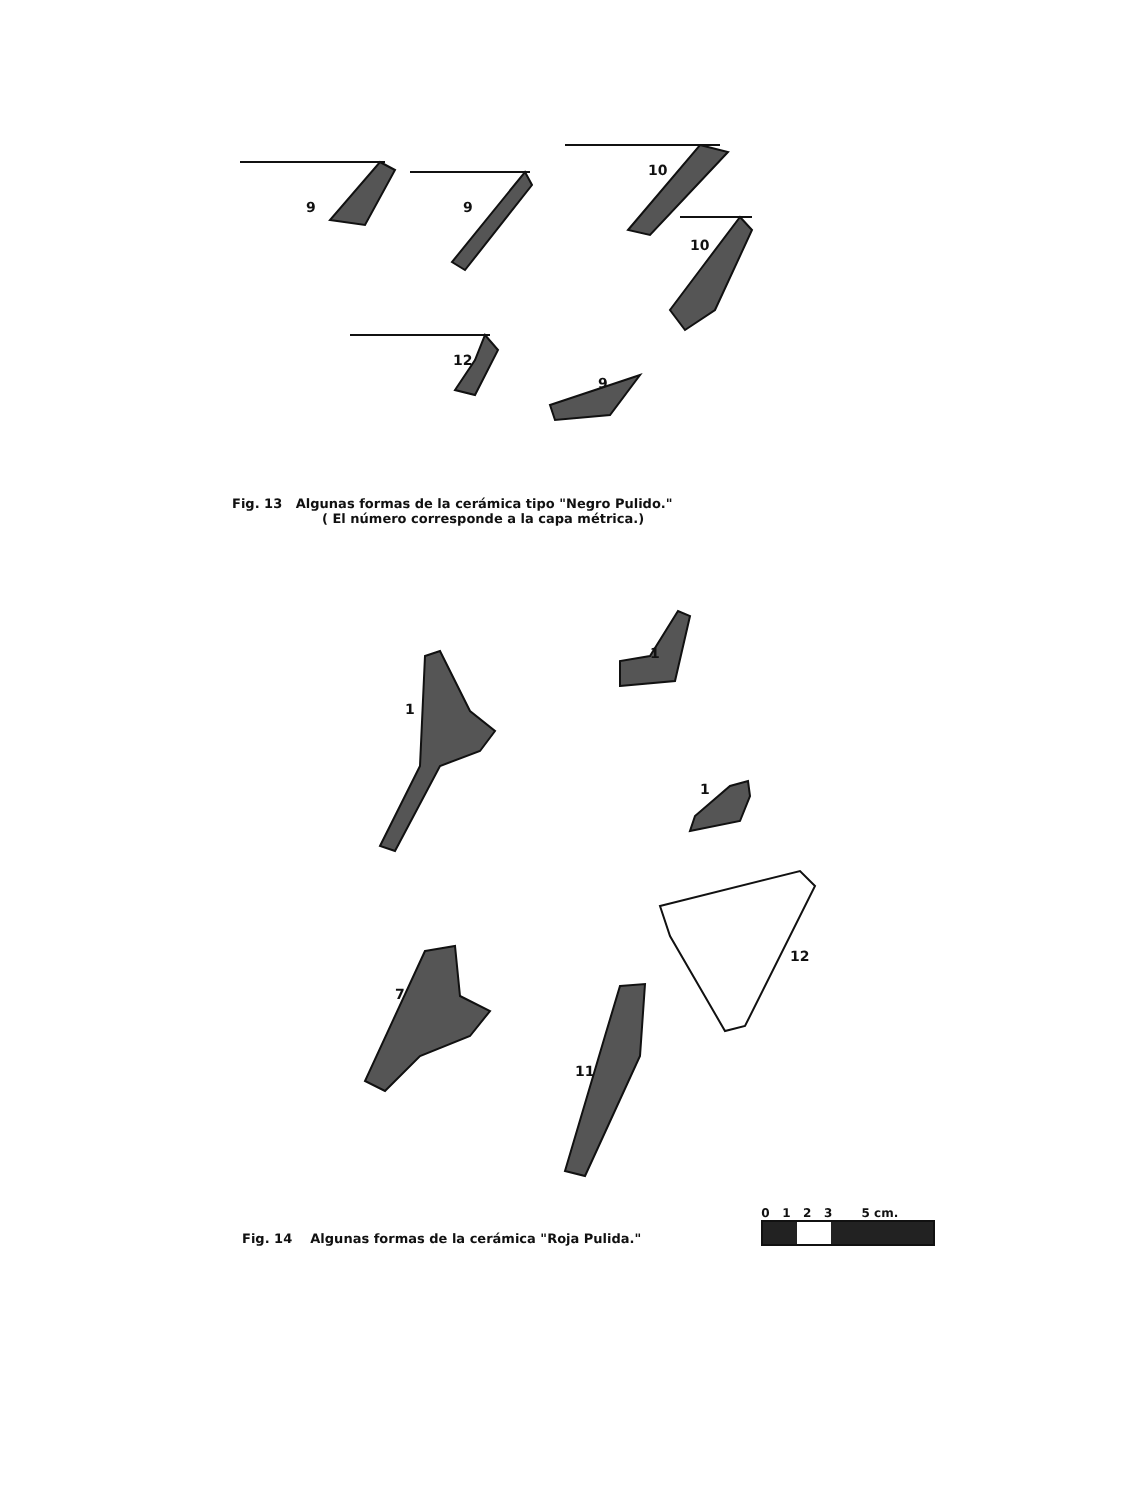9
9
10
10
12
9
Fig. 13 Algunas formas de la cerámica tipo "Negro Pulido."
( El número corresponde a la capa métrica.)
1
1
1
7
11
12
Fig. 14 Algunas formas de la cerámica "Roja Pulida."
0 1 2 3 5 cm.